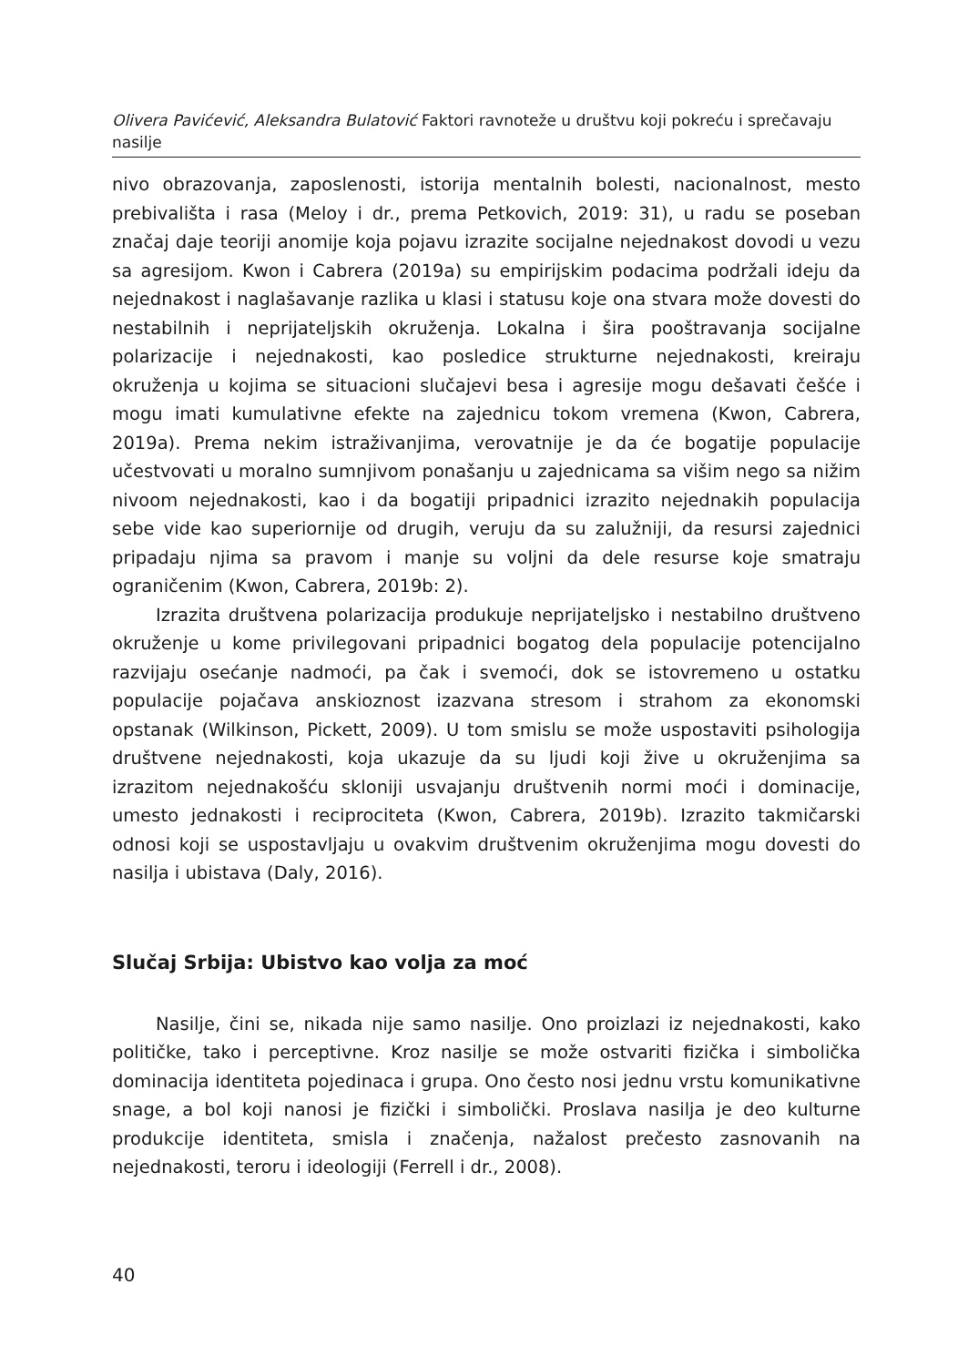Olivera Pavićević, Aleksandra Bulatović Faktori ravnoteže u društvu koji pokreću i sprečavaju nasilje
nivo obrazovanja, zaposlenosti, istorija mentalnih bolesti, nacionalnost, mesto prebivališta i rasa (Meloy i dr., prema Petkovich, 2019: 31), u radu se poseban značaj daje teoriji anomije koja pojavu izrazite socijalne nejednakost dovodi u vezu sa agresijom. Kwon i Cabrera (2019a) su empirijskim podacima podržali ideju da nejednakost i naglašavanje razlika u klasi i statusu koje ona stvara može dovesti do nestabilnih i neprijateljskih okruženja. Lokalna i šira pooštravanja socijalne polarizacije i nejednakosti, kao posledice strukturne nejednakosti, kreiraju okruženja u kojima se situacioni slučajevi besa i agresije mogu dešavati češće i mogu imati kumulativne efekte na zajednicu tokom vremena (Kwon, Cabrera, 2019a). Prema nekim istraživanjima, verovatnije je da će bogatije populacije učestvovati u moralno sumnjivom ponašanju u zajednicama sa višim nego sa nižim nivoom nejednakosti, kao i da bogatiji pripadnici izrazito nejednakih populacija sebe vide kao superiornije od drugih, veruju da su zalužniji, da resursi zajednici pripadaju njima sa pravom i manje su voljni da dele resurse koje smatraju ograničenim (Kwon, Cabrera, 2019b: 2).
Izrazita društvena polarizacija produkuje neprijateljsko i nestabilno društveno okruženje u kome privilegovani pripadnici bogatog dela populacije potencijalno razvijaju osećanje nadmoći, pa čak i svemoći, dok se istovremeno u ostatku populacije pojačava anskioznost izazvana stresom i strahom za ekonomski opstanak (Wilkinson, Pickett, 2009). U tom smislu se može uspostaviti psihologija društvene nejednakosti, koja ukazuje da su ljudi koji žive u okruženjima sa izrazitom nejednakošću skloniji usvajanju društvenih normi moći i dominacije, umesto jednakosti i reciprociteta (Kwon, Cabrera, 2019b). Izrazito takmičarski odnosi koji se uspostavljaju u ovakvim društvenim okruženjima mogu dovesti do nasilja i ubistava (Daly, 2016).
Slučaj Srbija: Ubistvo kao volja za moć
Nasilje, čini se, nikada nije samo nasilje. Ono proizlazi iz nejednakosti, kako političke, tako i perceptivne. Kroz nasilje se može ostvariti fizička i simbolička dominacija identiteta pojedinaca i grupa. Ono često nosi jednu vrstu komunikativne snage, a bol koji nanosi je fizički i simbolički. Proslava nasilja je deo kulturne produkcije identiteta, smisla i značenja, nažalost prečesto zasnovanih na nejednakosti, teroru i ideologiji (Ferrell i dr., 2008).
40